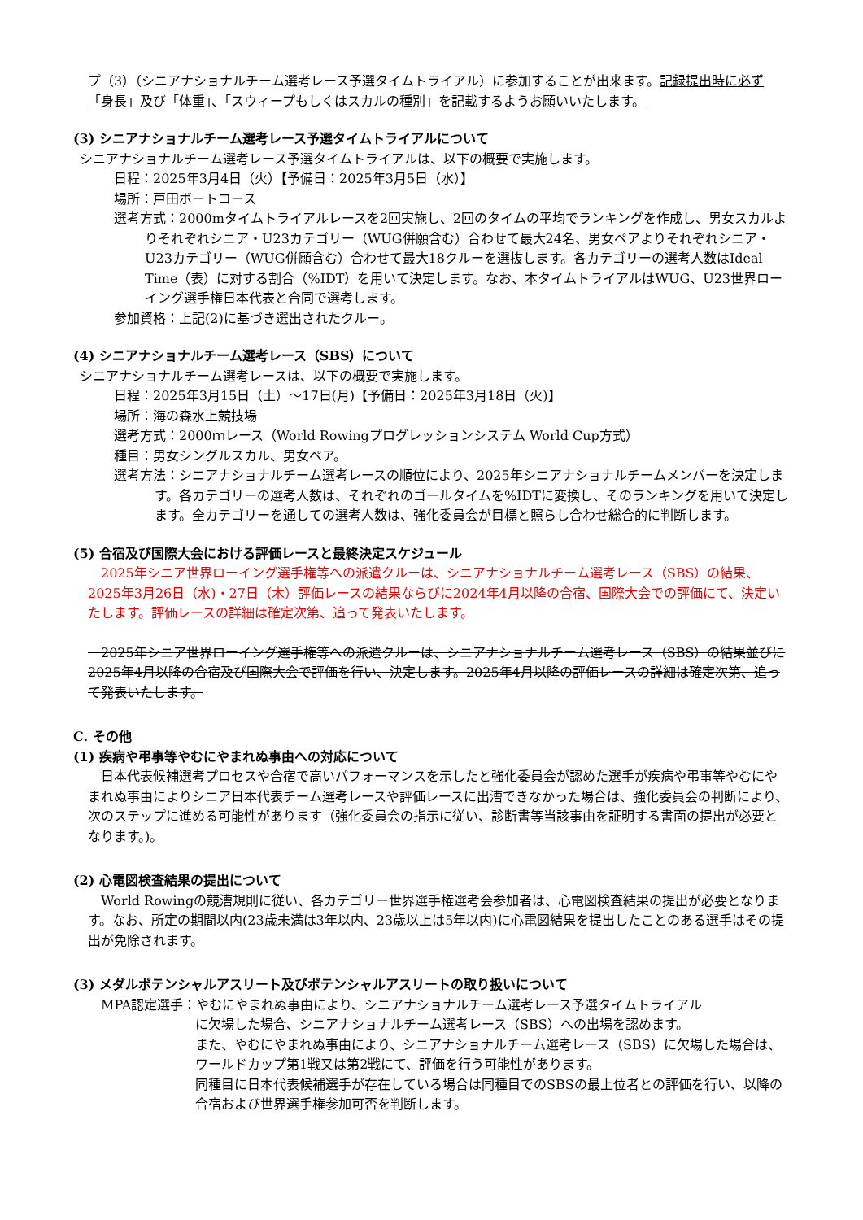プ（3）（シニアナショナルチーム選考レース予選タイムトライアル）に参加することが出来ます。記録提出時に必ず「身長」及び「体重」、「スウィープもしくはスカルの種別」を記載するようお願いいたします。
(3) シニアナショナルチーム選考レース予選タイムトライアルについて
シニアナショナルチーム選考レース予選タイムトライアルは、以下の概要で実施します。
日程：2025年3月4日（火）【予備日：2025年3月5日（水）】
場所：戸田ボートコース
選考方式：2000mタイムトライアルレースを2回実施し、2回のタイムの平均でランキングを作成し、男女スカルよりそれぞれシニア・U23カテゴリー（WUG併願含む）合わせて最大24名、男女ペアよりそれぞれシニア・U23カテゴリー（WUG併願含む）合わせて最大18クルーを選抜します。各カテゴリーの選考人数はIdeal Time（表）に対する割合（%IDT）を用いて決定します。なお、本タイムトライアルはWUG、U23世界ローイング選手権日本代表と合同で選考します。
参加資格：上記(2)に基づき選出されたクルー。
(4) シニアナショナルチーム選考レース（SBS）について
シニアナショナルチーム選考レースは、以下の概要で実施します。
日程：2025年3月15日（土）～17日(月)【予備日：2025年3月18日（火)】
場所：海の森水上競技場
選考方式：2000ｍレース（World Rowingプログレッションシステム World Cup方式）
種目：男女シングルスカル、男女ペア。
選考方法：シニアナショナルチーム選考レースの順位により、2025年シニアナショナルチームメンバーを決定します。各カテゴリーの選考人数は、それぞれのゴールタイムを%IDTに変換し、そのランキングを用いて決定します。全カテゴリーを通しての選考人数は、強化委員会が目標と照らし合わせ総合的に判断します。
(5) 合宿及び国際大会における評価レースと最終決定スケジュール
　2025年シニア世界ローイング選手権等への派遣クルーは、シニアナショナルチーム選考レース（SBS）の結果、2025年3月26日（水)・27日（木）評価レースの結果ならびに2024年4月以降の合宿、国際大会での評価にて、決定いたします。評価レースの詳細は確定次第、追って発表いたします。
　2025年シニア世界ローイング選手権等への派遣クルーは、シニアナショナルチーム選考レース（SBS）の結果並びに2025年4月以降の合宿及び国際大会で評価を行い、決定します。2025年4月以降の評価レースの詳細は確定次第、追って発表いたします。
C. その他
(1) 疾病や弔事等やむにやまれぬ事由への対応について
　日本代表候補選考プロセスや合宿で高いパフォーマンスを示したと強化委員会が認めた選手が疾病や弔事等やむにやまれぬ事由によりシニア日本代表チーム選考レースや評価レースに出漕できなかった場合は、強化委員会の判断により、次のステップに進める可能性があります（強化委員会の指示に従い、診断書等当該事由を証明する書面の提出が必要となります。)。
(2) 心電図検査結果の提出について
　World Rowingの競漕規則に従い、各カテゴリー世界選手権選考会参加者は、心電図検査結果の提出が必要となります。なお、所定の期間以内(23歳未満は3年以内、23歳以上は5年以内)に心電図結果を提出したことのある選手はその提出が免除されます。
(3) メダルポテンシャルアスリート及びポテンシャルアスリートの取り扱いについて
　MPA認定選手：やむにやまれぬ事由により、シニアナショナルチーム選考レース予選タイムトライアル
に欠場した場合、シニアナショナルチーム選考レース（SBS）への出場を認めます。
また、やむにやまれぬ事由により、シニアナショナルチーム選考レース（SBS）に欠場した場合は、ワールドカップ第1戦又は第2戦にて、評価を行う可能性があります。
同種目に日本代表候補選手が存在している場合は同種目でのSBSの最上位者との評価を行い、以降の合宿および世界選手権参加可否を判断します。